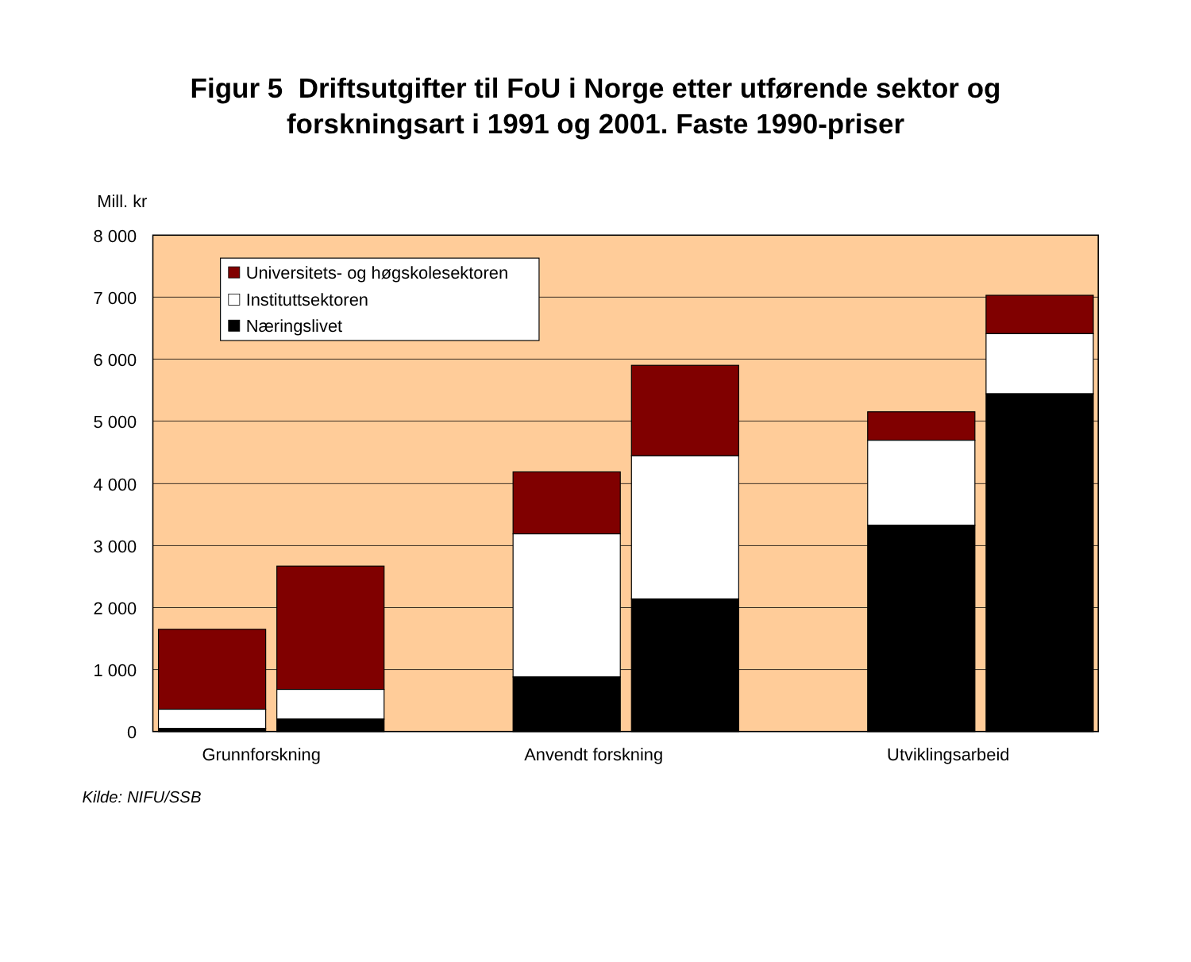Figur 5 Driftsutgifter til FoU i Norge etter utførende sektor og
forskningsart i 1991 og 2001. Faste 1990-priser
Mill. kr
8 000
7 000
6 000
5 000
4 000
3 000
2 000
1 000
0
Universitets- og høgskolesektoren
Instituttsektoren
Næringslivet
Grunnforskning
Anvendt forskning
Utviklingsarbeid
Kilde: NIFU/SSB